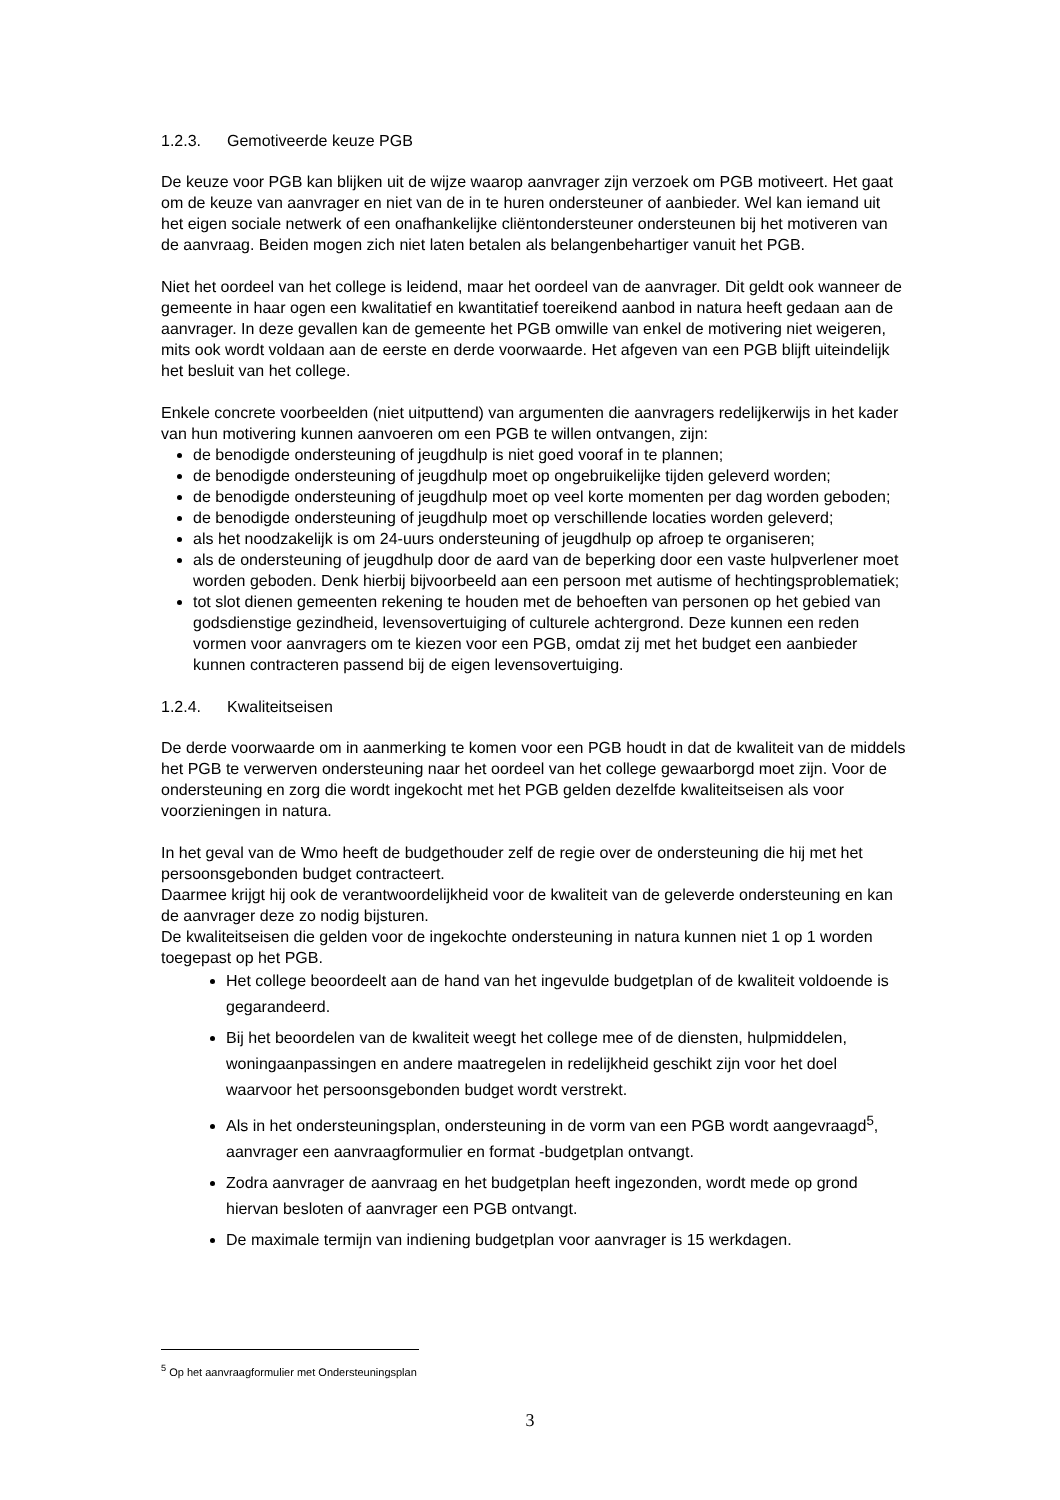1.2.3. Gemotiveerde keuze PGB
De keuze voor PGB kan blijken uit de wijze waarop aanvrager zijn verzoek om PGB motiveert. Het gaat om de keuze van aanvrager en niet van de in te huren ondersteuner of aanbieder. Wel kan iemand uit het eigen sociale netwerk of een onafhankelijke cliëntondersteuner ondersteunen bij het motiveren van de aanvraag. Beiden mogen zich niet laten betalen als belangenbehartiger vanuit het PGB.
Niet het oordeel van het college is leidend, maar het oordeel van de aanvrager. Dit geldt ook wanneer de gemeente in haar ogen een kwalitatief en kwantitatief toereikend aanbod in natura heeft gedaan aan de aanvrager. In deze gevallen kan de gemeente het PGB omwille van enkel de motivering niet weigeren, mits ook wordt voldaan aan de eerste en derde voorwaarde. Het afgeven van een PGB blijft uiteindelijk het besluit van het college.
Enkele concrete voorbeelden (niet uitputtend) van argumenten die aanvragers redelijkerwijs in het kader van hun motivering kunnen aanvoeren om een PGB te willen ontvangen, zijn:
de benodigde ondersteuning of jeugdhulp is niet goed vooraf in te plannen;
de benodigde ondersteuning of jeugdhulp moet op ongebruikelijke tijden geleverd worden;
de benodigde ondersteuning of jeugdhulp moet op veel korte momenten per dag worden geboden;
de benodigde ondersteuning of jeugdhulp moet op verschillende locaties worden geleverd;
als het noodzakelijk is om 24-uurs ondersteuning of jeugdhulp op afroep te organiseren;
als de ondersteuning of jeugdhulp door de aard van de beperking door een vaste hulpverlener moet worden geboden. Denk hierbij bijvoorbeeld aan een persoon met autisme of hechtingsproblematiek;
tot slot dienen gemeenten rekening te houden met de behoeften van personen op het gebied van godsdienstige gezindheid, levensovertuiging of culturele achtergrond. Deze kunnen een reden vormen voor aanvragers om te kiezen voor een PGB, omdat zij met het budget een aanbieder kunnen contracteren passend bij de eigen levensovertuiging.
1.2.4. Kwaliteitseisen
De derde voorwaarde om in aanmerking te komen voor een PGB houdt in dat de kwaliteit van de middels het PGB te verwerven ondersteuning naar het oordeel van het college gewaarborgd moet zijn. Voor de ondersteuning en zorg die wordt ingekocht met het PGB gelden dezelfde kwaliteitseisen als voor voorzieningen in natura.
In het geval van de Wmo heeft de budgethouder zelf de regie over de ondersteuning die hij met het persoonsgebonden budget contracteert.
Daarmee krijgt hij ook de verantwoordelijkheid voor de kwaliteit van de geleverde ondersteuning en kan de aanvrager deze zo nodig bijsturen.
De kwaliteitseisen die gelden voor de ingekochte ondersteuning in natura kunnen niet 1 op 1 worden toegepast op het PGB.
Het college beoordeelt aan de hand van het ingevulde budgetplan of de kwaliteit voldoende is gegarandeerd.
Bij het beoordelen van de kwaliteit weegt het college mee of de diensten, hulpmiddelen, woningaanpassingen en andere maatregelen in redelijkheid geschikt zijn voor het doel waarvoor het persoonsgebonden budget wordt verstrekt.
Als in het ondersteuningsplan, ondersteuning in de vorm van een PGB wordt aangevraagd<sup>5</sup>, aanvrager een aanvraagformulier en format -budgetplan ontvangt.
Zodra aanvrager de aanvraag en het budgetplan heeft ingezonden, wordt mede op grond hiervan besloten of aanvrager een PGB ontvangt.
De maximale termijn van indiening budgetplan voor aanvrager is 15 werkdagen.
<sup>5</sup> Op het aanvraagformulier met Ondersteuningsplan
3